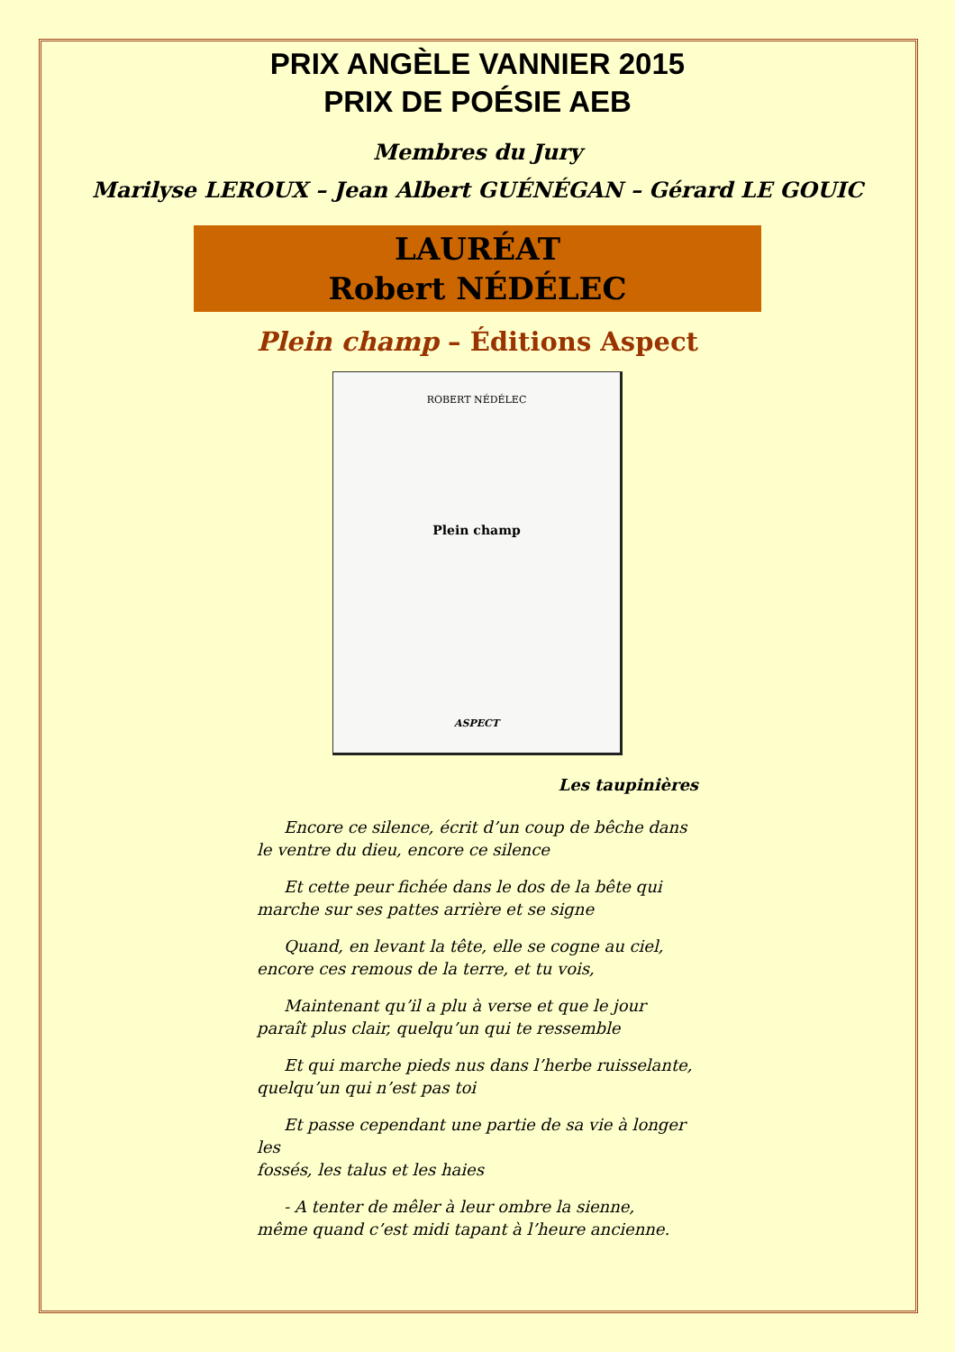PRIX ANGÈLE VANNIER 2015
PRIX DE POÉSIE AEB
Membres du Jury
Marilyse LEROUX – Jean Albert GUÉNÉGAN – Gérard LE GOUIC
LAURÉAT
Robert NÉDÉLEC
Plein champ – Éditions Aspect
ROBERT NÉDÉLEC
Plein champ
ASPECT
Les taupinières
Encore ce silence, écrit d’un coup de bêche dans
le ventre du dieu, encore ce silence
Et cette peur fichée dans le dos de la bête qui
marche sur ses pattes arrière et se signe
Quand, en levant la tête, elle se cogne au ciel,
encore ces remous de la terre, et tu vois,
Maintenant qu’il a plu à verse et que le jour
paraît plus clair, quelqu’un qui te ressemble
Et qui marche pieds nus dans l’herbe ruisselante,
quelqu’un qui n’est pas toi
Et passe cependant une partie de sa vie à longer les
fossés, les talus et les haies
- A tenter de mêler à leur ombre la sienne,
même quand c’est midi tapant à l’heure ancienne.